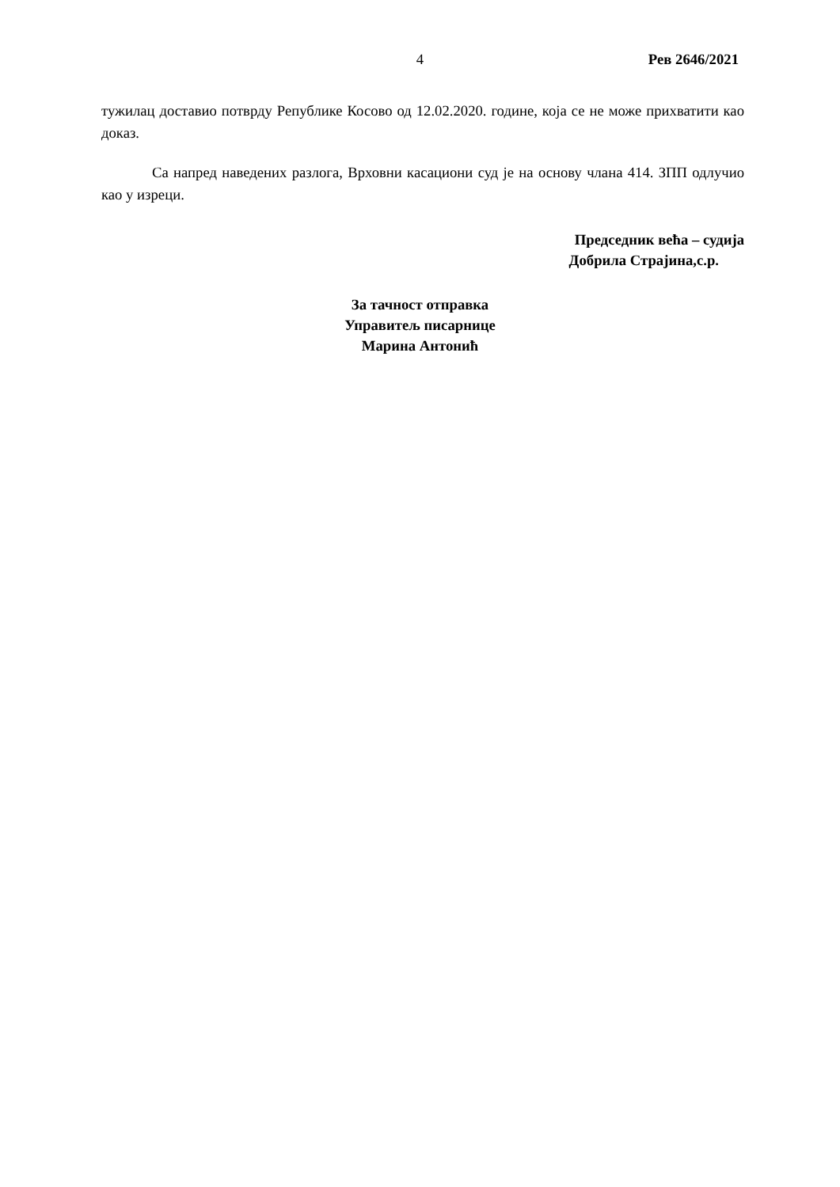4 Рев 2646/2021
тужилац доставио потврду Републике Косово од 12.02.2020. године, која се не може прихватити као доказ.
Са напред наведених разлога, Врховни касациони суд је на основу члана 414. ЗПП одлучио као у изреци.
Председник већа – судија
Добрила Страјина,с.р.
За тачност отправка
Управитељ писарнице
Марина Антонић